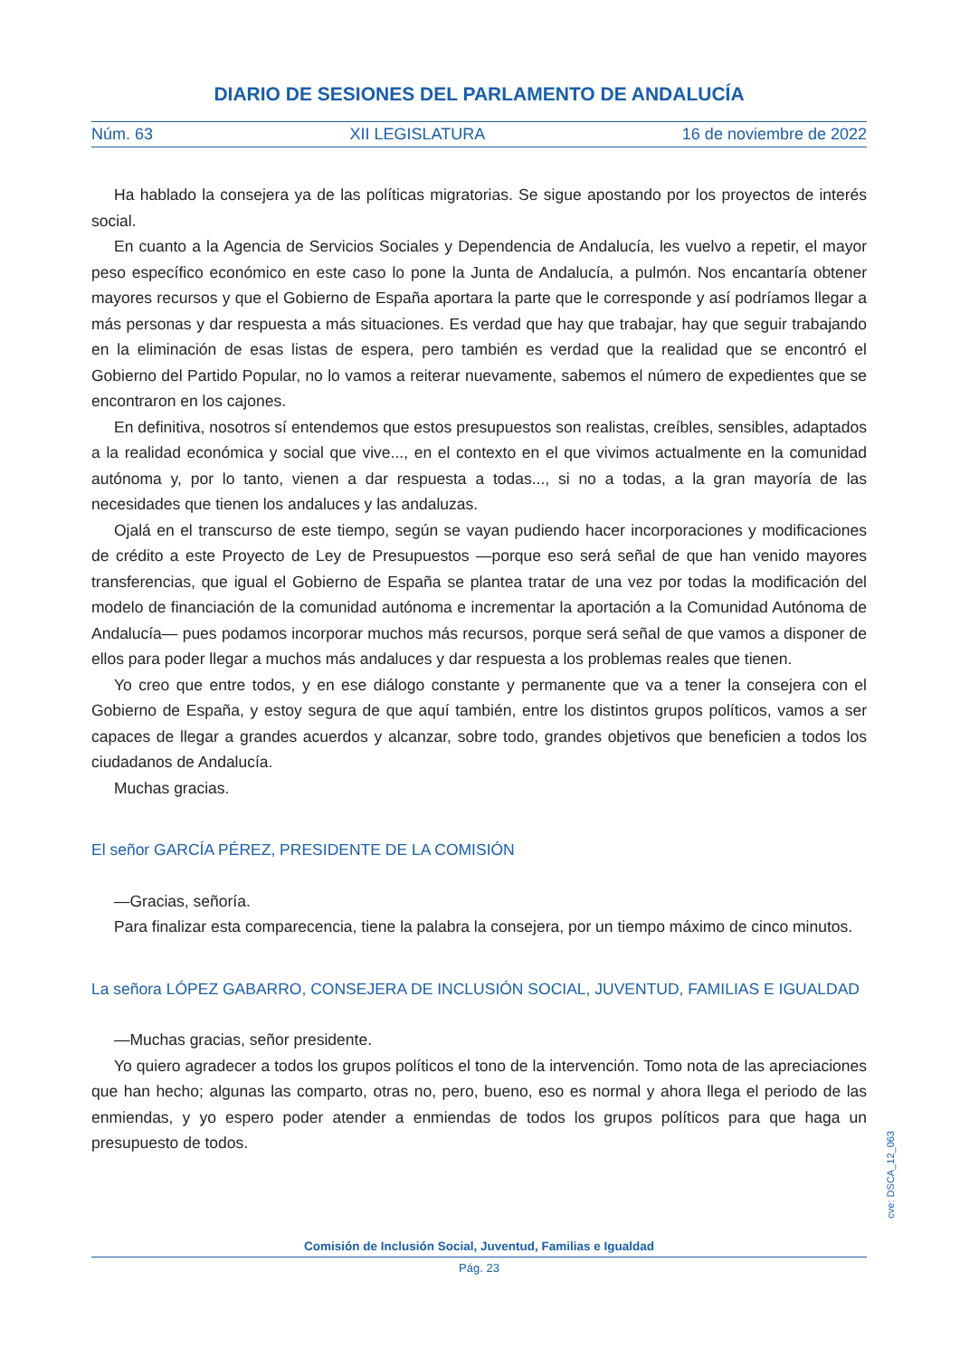DIARIO DE SESIONES DEL PARLAMENTO DE ANDALUCÍA
Núm. 63 XII LEGISLATURA 16 de noviembre de 2022
Ha hablado la consejera ya de las políticas migratorias. Se sigue apostando por los proyectos de interés social.
En cuanto a la Agencia de Servicios Sociales y Dependencia de Andalucía, les vuelvo a repetir, el mayor peso específico económico en este caso lo pone la Junta de Andalucía, a pulmón. Nos encantaría obtener mayores recursos y que el Gobierno de España aportara la parte que le corresponde y así podríamos llegar a más personas y dar respuesta a más situaciones. Es verdad que hay que trabajar, hay que seguir trabajando en la eliminación de esas listas de espera, pero también es verdad que la realidad que se encontró el Gobierno del Partido Popular, no lo vamos a reiterar nuevamente, sabemos el número de expedientes que se encontraron en los cajones.
En definitiva, nosotros sí entendemos que estos presupuestos son realistas, creíbles, sensibles, adaptados a la realidad económica y social que vive..., en el contexto en el que vivimos actualmente en la comunidad autónoma y, por lo tanto, vienen a dar respuesta a todas..., si no a todas, a la gran mayoría de las necesidades que tienen los andaluces y las andaluzas.
Ojalá en el transcurso de este tiempo, según se vayan pudiendo hacer incorporaciones y modificaciones de crédito a este Proyecto de Ley de Presupuestos —porque eso será señal de que han venido mayores transferencias, que igual el Gobierno de España se plantea tratar de una vez por todas la modificación del modelo de financiación de la comunidad autónoma e incrementar la aportación a la Comunidad Autónoma de Andalucía— pues podamos incorporar muchos más recursos, porque será señal de que vamos a disponer de ellos para poder llegar a muchos más andaluces y dar respuesta a los problemas reales que tienen.
Yo creo que entre todos, y en ese diálogo constante y permanente que va a tener la consejera con el Gobierno de España, y estoy segura de que aquí también, entre los distintos grupos políticos, vamos a ser capaces de llegar a grandes acuerdos y alcanzar, sobre todo, grandes objetivos que beneficien a todos los ciudadanos de Andalucía.
Muchas gracias.
El señor GARCÍA PÉREZ, PRESIDENTE DE LA COMISIÓN
—Gracias, señoría.
Para finalizar esta comparecencia, tiene la palabra la consejera, por un tiempo máximo de cinco minutos.
La señora LÓPEZ GABARRO, CONSEJERA DE INCLUSIÓN SOCIAL, JUVENTUD, FAMILIAS E IGUALDAD
—Muchas gracias, señor presidente.
Yo quiero agradecer a todos los grupos políticos el tono de la intervención. Tomo nota de las apreciaciones que han hecho; algunas las comparto, otras no, pero, bueno, eso es normal y ahora llega el periodo de las enmiendas, y yo espero poder atender a enmiendas de todos los grupos políticos para que haga un presupuesto de todos.
cve: DSCA_12_063
Comisión de Inclusión Social, Juventud, Familias e Igualdad
Pág. 23